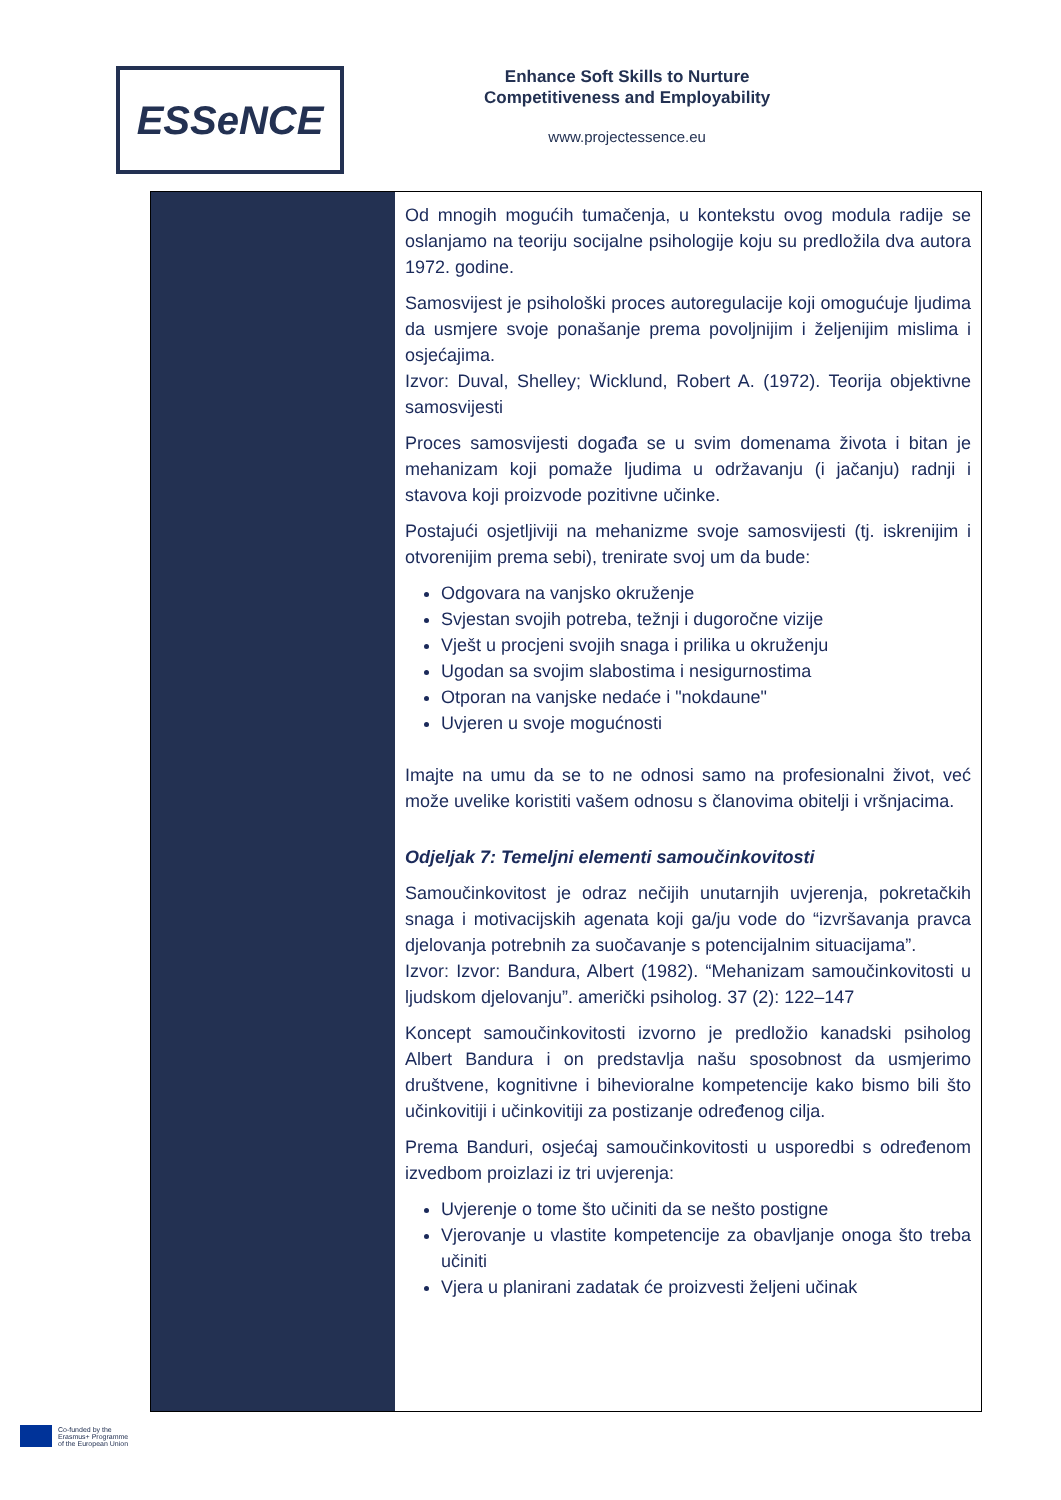ESSeNCE
Enhance Soft Skills to Nurture
Competitiveness and Employability
www.projectessence.eu
| | Od mnogih mogućih tumačenja, u kontekstu ovog modula radije se oslanjamo na teoriju socijalne psihologije koju su predložila dva autora 1972. godine. Samosvijest je psihološki proces autoregulacije koji omogućuje ljudima da usmjere svoje ponašanje prema povoljnijim i željenijim mislima i osjećajima. Izvor: Duval, Shelley; Wicklund, Robert A. (1972). Teorija objektivne samosvijesti Proces samosvijesti događa se u svim domenama života i bitan je mehanizam koji pomaže ljudima u održavanju (i jačanju) radnji i stavova koji proizvode pozitivne učinke. Postajući osjetljiviji na mehanizme svoje samosvijesti (tj. iskrenijim i otvorenijim prema sebi), trenirate svoj um da bude: Odgovara na vanjsko okruženje Svjestan svojih potreba, težnji i dugoročne vizije Vješt u procjeni svojih snaga i prilika u okruženju Ugodan sa svojim slabostima i nesigurnostima Otporan na vanjske nedaće i "nokdaune" Uvjeren u svoje mogućnosti Imajte na umu da se to ne odnosi samo na profesionalni život, već može uvelike koristiti vašem odnosu s članovima obitelji i vršnjacima. Odjeljak 7: Temeljni elementi samoučinkovitosti Samoučinkovitost je odraz nečijih unutarnjih uvjerenja, pokretačkih snaga i motivacijskih agenata koji ga/ju vode do “izvršavanja pravca djelovanja potrebnih za suočavanje s potencijalnim situacijama”. Izvor: Izvor: Bandura, Albert (1982). “Mehanizam samoučinkovitosti u ljudskom djelovanju”. američki psiholog. 37 (2): 122–147 Koncept samoučinkovitosti izvorno je predložio kanadski psiholog Albert Bandura i on predstavlja našu sposobnost da usmjerimo društvene, kognitivne i bihevioralne kompetencije kako bismo bili što učinkovitiji i učinkovitiji za postizanje određenog cilja. Prema Banduri, osjećaj samoučinkovitosti u usporedbi s određenom izvedbom proizlazi iz tri uvjerenja: Uvjerenje o tome što učiniti da se nešto postigne Vjerovanje u vlastite kompetencije za obavljanje onoga što treba učiniti Vjera u planirani zadatak će proizvesti željeni učinak |
Co-funded by the
Erasmus+ Programme
of the European Union